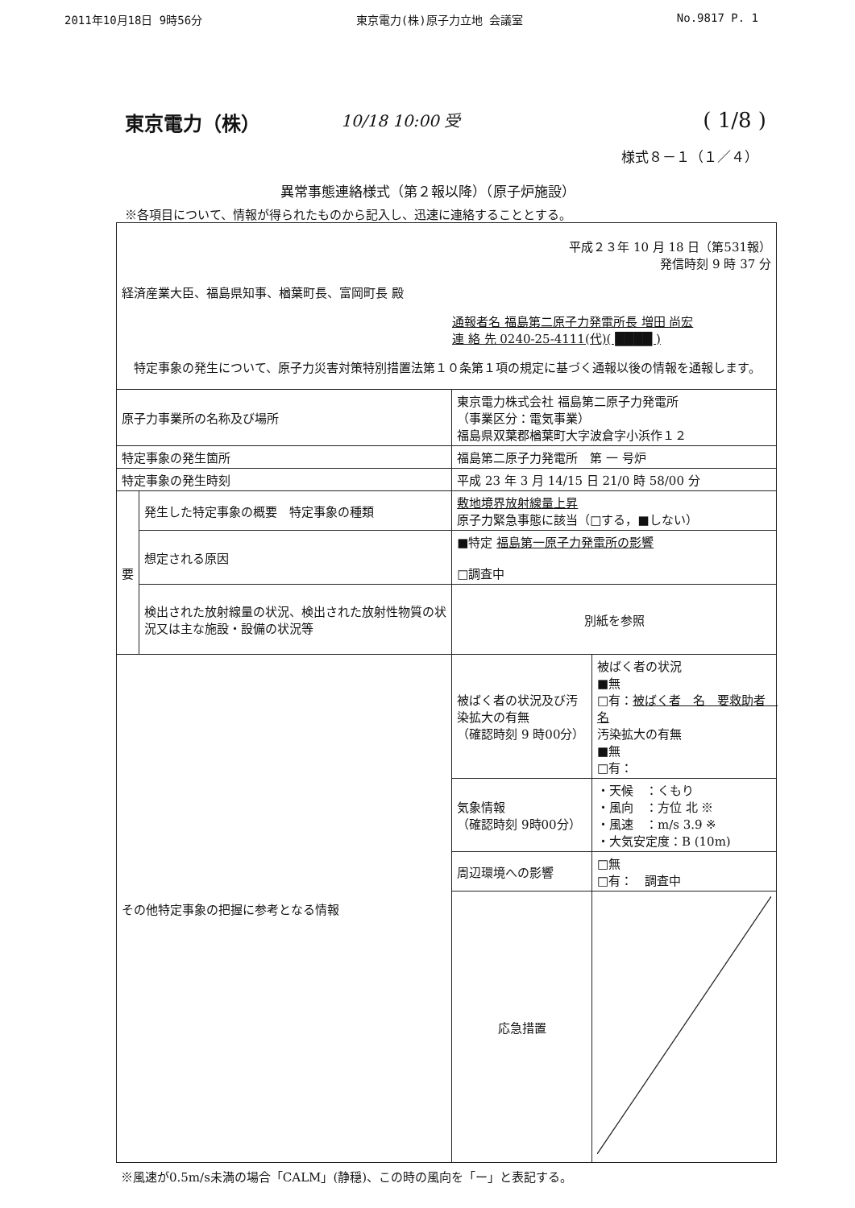2011年10月18日 9時56分 東京電力(株)原子力立地 会議室 No.9817 P. 1
東京電力（株） 10/18 10:00 受 ( 1/8 )
様式８－１（１／４）
異常事態連絡様式（第２報以降）（原子炉施設）
※各項目について、情報が得られたものから記入し、迅速に連絡することとする。
| 平成２３年 10 月 18 日（第531報） 発信時刻 9 時 37 分 経済産業大臣、福島県知事、楢葉町長、富岡町長 殿 通報者名 福島第二原子力発電所長 増田 尚宏 連 絡 先 0240-25-4111(代)( ████ ) 特定事象の発生について、原子力災害対策特別措置法第１０条第１項の規定に基づく通報以後の情報を通報します。 | | | |
| 原子力事業所の名称及び場所 | | 東京電力株式会社 福島第二原子力発電所 （事業区分：電気事業） 福島県双葉郡楢葉町大字波倉字小浜作１２ | |
| 特定事象の発生箇所 | | 福島第二原子力発電所 第 一 号炉 | |
| 特定事象の発生時刻 | | 平成 23 年 3 月 14/15 日 21/0 時 58/00 分 | |
| 要 | 発生した特定事象の概要 特定事象の種類 | 敷地境界放射線量上昇 原子力緊急事態に該当（□する，■しない） | |
| | 想定される原因 | ■特定 福島第一原子力発電所の影響 □調査中 | |
| | 検出された放射線量の状況、検出された放射性物質の状況又は主な施設・設備の状況等 | 別紙を参照 | |
| その他特定事象の把握に参考となる情報 | | 被ばく者の状況及び汚染拡大の有無 （確認時刻 9 時00分） | 被ばく者の状況 ■無 □有： 被ばく者 名 要救助者 名 汚染拡大の有無 ■無 □有： |
| | | 気象情報 （確認時刻 9時00分） | ・天候 ：くもり ・風向 ：方位 北 ※ ・風速 ：m/s 3.9 ※ ・大気安定度：B (10m) |
| | | 周辺環境への影響 | □無 □有： 調査中 |
| | | 応急措置 | |
※風速が0.5m/s未満の場合「CALM」(静穏)、この時の風向を「ー」と表記する。